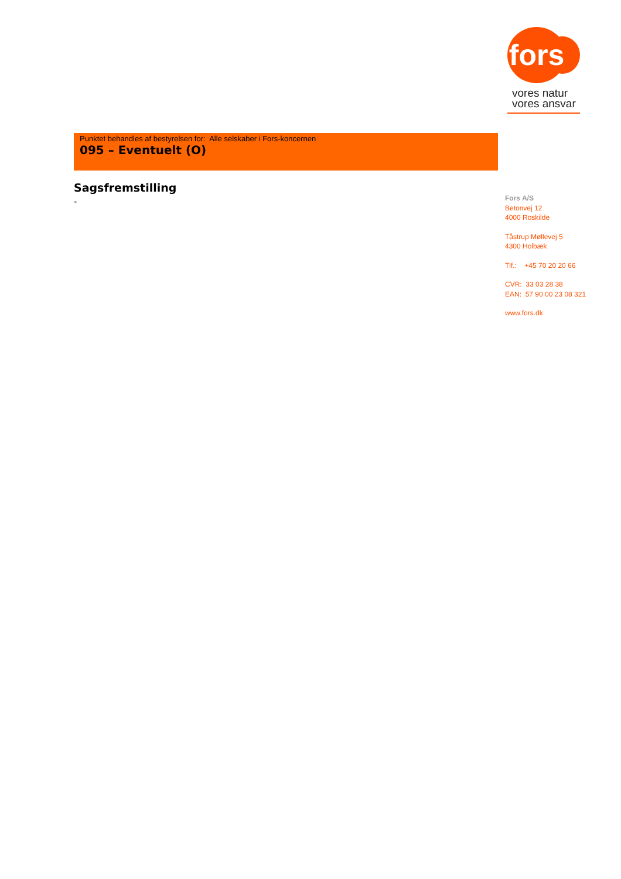fors
vores natur
vores ansvar
Punktet behandles af bestyrelsen for: Alle selskaber i Fors-koncernen
095 – Eventuelt (O)
Sagsfremstilling
-
Fors A/S
Betonvej 12
4000 Roskilde
Tåstrup Møllevej 5
4300 Holbæk
Tlf.: +45 70 20 20 66
CVR: 33 03 28 38
EAN: 57 90 00 23 08 321
www.fors.dk